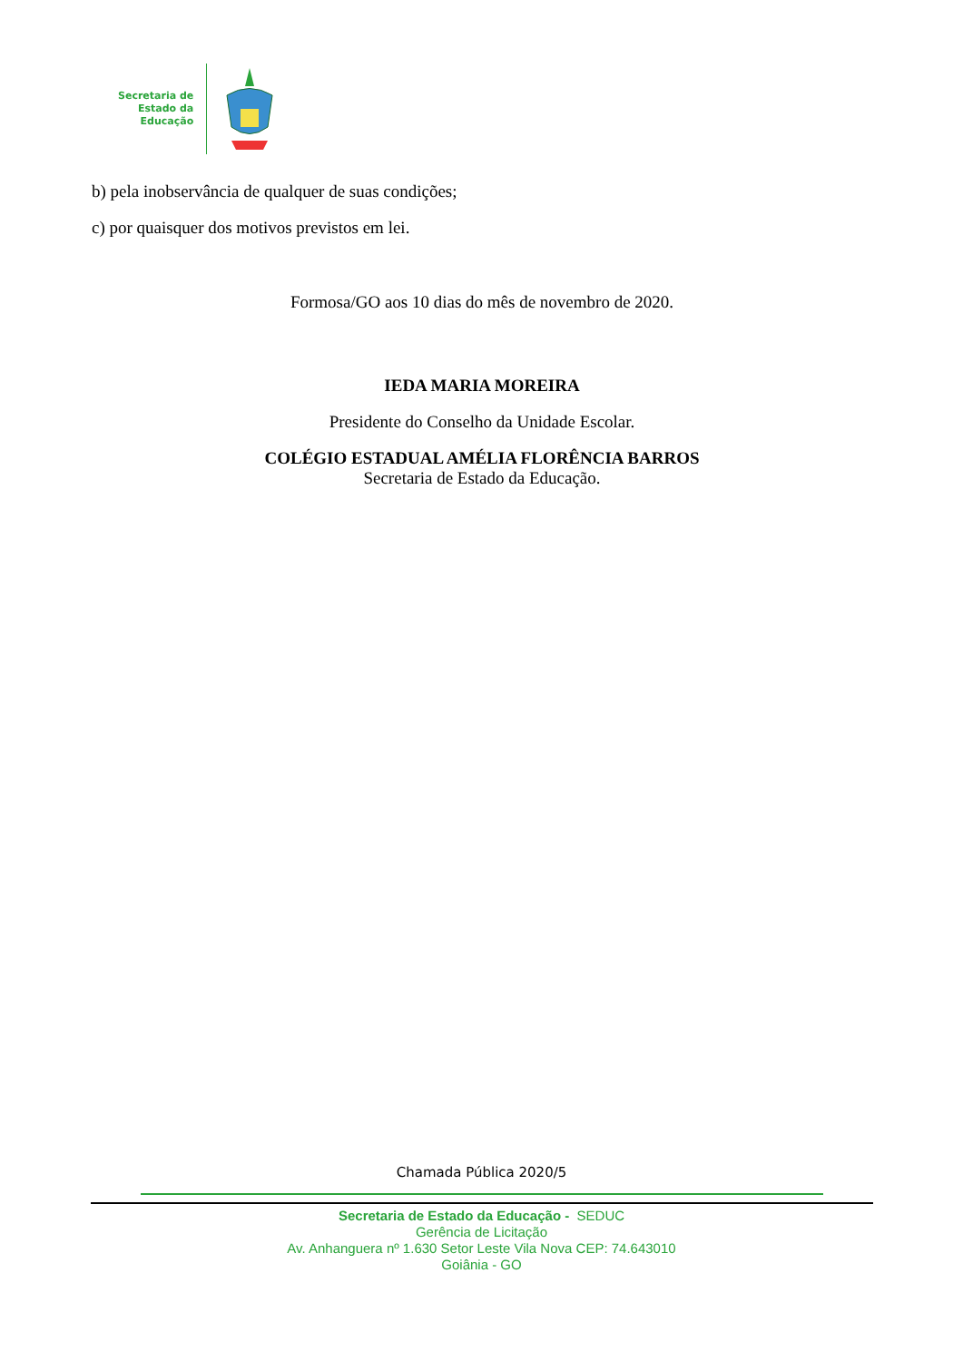Secretaria de
Estado da
Educação
b) pela inobservância de qualquer de suas condições;
c) por quaisquer dos motivos previstos em lei.
Formosa/GO aos 10 dias do mês de novembro de 2020.
IEDA MARIA MOREIRA
Presidente do Conselho da Unidade Escolar.
COLÉGIO ESTADUAL AMÉLIA FLORÊNCIA BARROS
Secretaria de Estado da Educação.
Chamada Pública 2020/5
Secretaria de Estado da Educação - SEDUC
Gerência de Licitação
Av. Anhanguera nº 1.630 Setor Leste Vila Nova CEP: 74.643010
Goiânia - GO